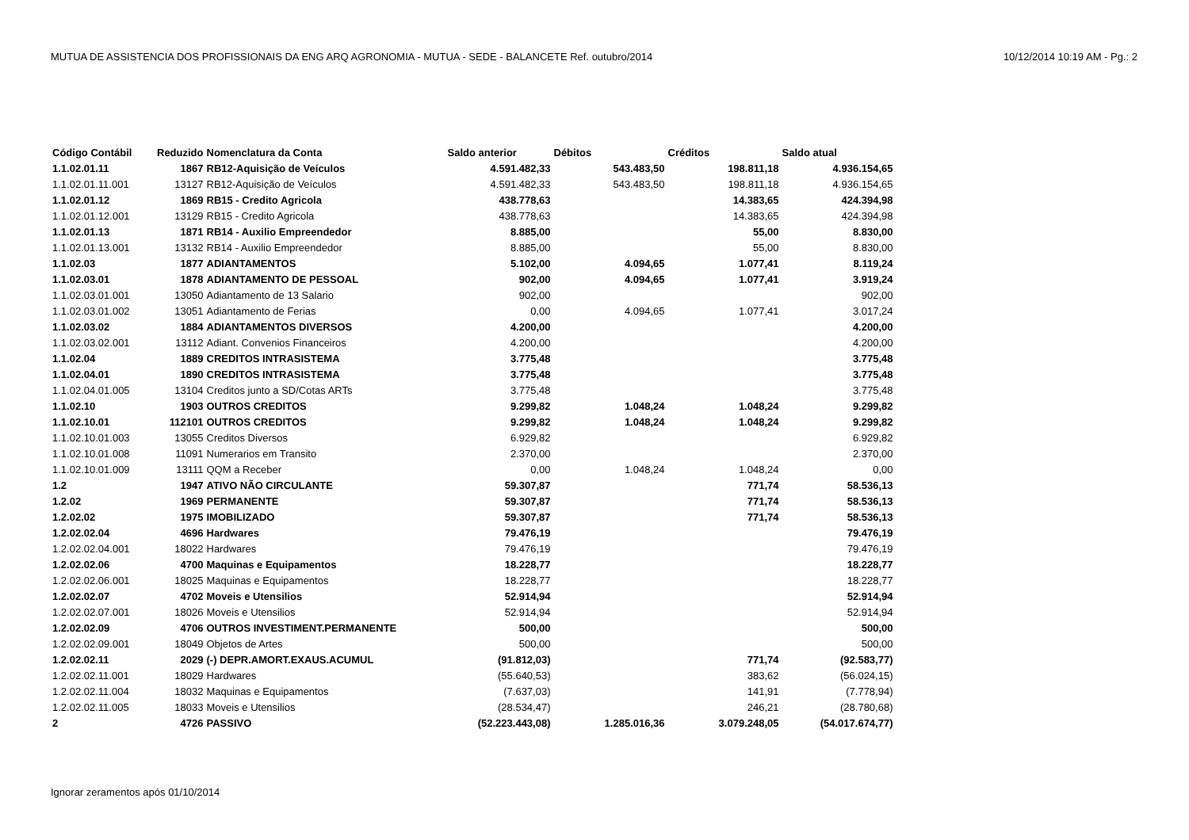MUTUA DE ASSISTENCIA DOS PROFISSIONAIS DA ENG ARQ AGRONOMIA - MUTUA - SEDE - BALANCETE Ref. outubro/2014 10/12/2014 10:19 AM - Pg.: 2
| Código Contábil | Reduzido | Nomenclatura da Conta | Saldo anterior | Débitos | Créditos | Saldo atual |
| --- | --- | --- | --- | --- | --- | --- |
| 1.1.02.01.11 | 1867 | RB12-Aquisição de Veículos | 4.591.482,33 | 543.483,50 | 198.811,18 | 4.936.154,65 |
| 1.1.02.01.11.001 | 13127 | RB12-Aquisição de Veículos | 4.591.482,33 | 543.483,50 | 198.811,18 | 4.936.154,65 |
| 1.1.02.01.12 | 1869 | RB15 - Credito Agricola | 438.778,63 | | 14.383,65 | 424.394,98 |
| 1.1.02.01.12.001 | 13129 | RB15 - Credito Agricola | 438.778,63 | | 14.383,65 | 424.394,98 |
| 1.1.02.01.13 | 1871 | RB14 - Auxilio Empreendedor | 8.885,00 | | 55,00 | 8.830,00 |
| 1.1.02.01.13.001 | 13132 | RB14 - Auxilio Empreendedor | 8.885,00 | | 55,00 | 8.830,00 |
| 1.1.02.03 | 1877 | ADIANTAMENTOS | 5.102,00 | 4.094,65 | 1.077,41 | 8.119,24 |
| 1.1.02.03.01 | 1878 | ADIANTAMENTO DE PESSOAL | 902,00 | 4.094,65 | 1.077,41 | 3.919,24 |
| 1.1.02.03.01.001 | 13050 | Adiantamento de 13 Salario | 902,00 | | | 902,00 |
| 1.1.02.03.01.002 | 13051 | Adiantamento de Ferias | 0,00 | 4.094,65 | 1.077,41 | 3.017,24 |
| 1.1.02.03.02 | 1884 | ADIANTAMENTOS DIVERSOS | 4.200,00 | | | 4.200,00 |
| 1.1.02.03.02.001 | 13112 | Adiant. Convenios Financeiros | 4.200,00 | | | 4.200,00 |
| 1.1.02.04 | 1889 | CREDITOS INTRASISTEMA | 3.775,48 | | | 3.775,48 |
| 1.1.02.04.01 | 1890 | CREDITOS INTRASISTEMA | 3.775,48 | | | 3.775,48 |
| 1.1.02.04.01.005 | 13104 | Creditos junto a SD/Cotas ARTs | 3.775,48 | | | 3.775,48 |
| 1.1.02.10 | 1903 | OUTROS CREDITOS | 9.299,82 | 1.048,24 | 1.048,24 | 9.299,82 |
| 1.1.02.10.01 | 112101 | OUTROS CREDITOS | 9.299,82 | 1.048,24 | 1.048,24 | 9.299,82 |
| 1.1.02.10.01.003 | 13055 | Creditos Diversos | 6.929,82 | | | 6.929,82 |
| 1.1.02.10.01.008 | 11091 | Numerarios em Transito | 2.370,00 | | | 2.370,00 |
| 1.1.02.10.01.009 | 13111 | QQM a Receber | 0,00 | 1.048,24 | 1.048,24 | 0,00 |
| 1.2 | 1947 | ATIVO NÃO CIRCULANTE | 59.307,87 | | 771,74 | 58.536,13 |
| 1.2.02 | 1969 | PERMANENTE | 59.307,87 | | 771,74 | 58.536,13 |
| 1.2.02.02 | 1975 | IMOBILIZADO | 59.307,87 | | 771,74 | 58.536,13 |
| 1.2.02.02.04 | 4696 | Hardwares | 79.476,19 | | | 79.476,19 |
| 1.2.02.02.04.001 | 18022 | Hardwares | 79.476,19 | | | 79.476,19 |
| 1.2.02.02.06 | 4700 | Maquinas e Equipamentos | 18.228,77 | | | 18.228,77 |
| 1.2.02.02.06.001 | 18025 | Maquinas e Equipamentos | 18.228,77 | | | 18.228,77 |
| 1.2.02.02.07 | 4702 | Moveis e Utensilios | 52.914,94 | | | 52.914,94 |
| 1.2.02.02.07.001 | 18026 | Moveis e Utensilios | 52.914,94 | | | 52.914,94 |
| 1.2.02.02.09 | 4706 | OUTROS INVESTIMENT.PERMANENTE | 500,00 | | | 500,00 |
| 1.2.02.02.09.001 | 18049 | Objetos de Artes | 500,00 | | | 500,00 |
| 1.2.02.02.11 | 2029 | (-) DEPR.AMORT.EXAUS.ACUMUL | (91.812,03) | | 771,74 | (92.583,77) |
| 1.2.02.02.11.001 | 18029 | Hardwares | (55.640,53) | | 383,62 | (56.024,15) |
| 1.2.02.02.11.004 | 18032 | Maquinas e Equipamentos | (7.637,03) | | 141,91 | (7.778,94) |
| 1.2.02.02.11.005 | 18033 | Moveis e Utensilios | (28.534,47) | | 246,21 | (28.780,68) |
| 2 | 4726 | PASSIVO | (52.223.443,08) | 1.285.016,36 | 3.079.248,05 | (54.017.674,77) |
Ignorar zeramentos após 01/10/2014